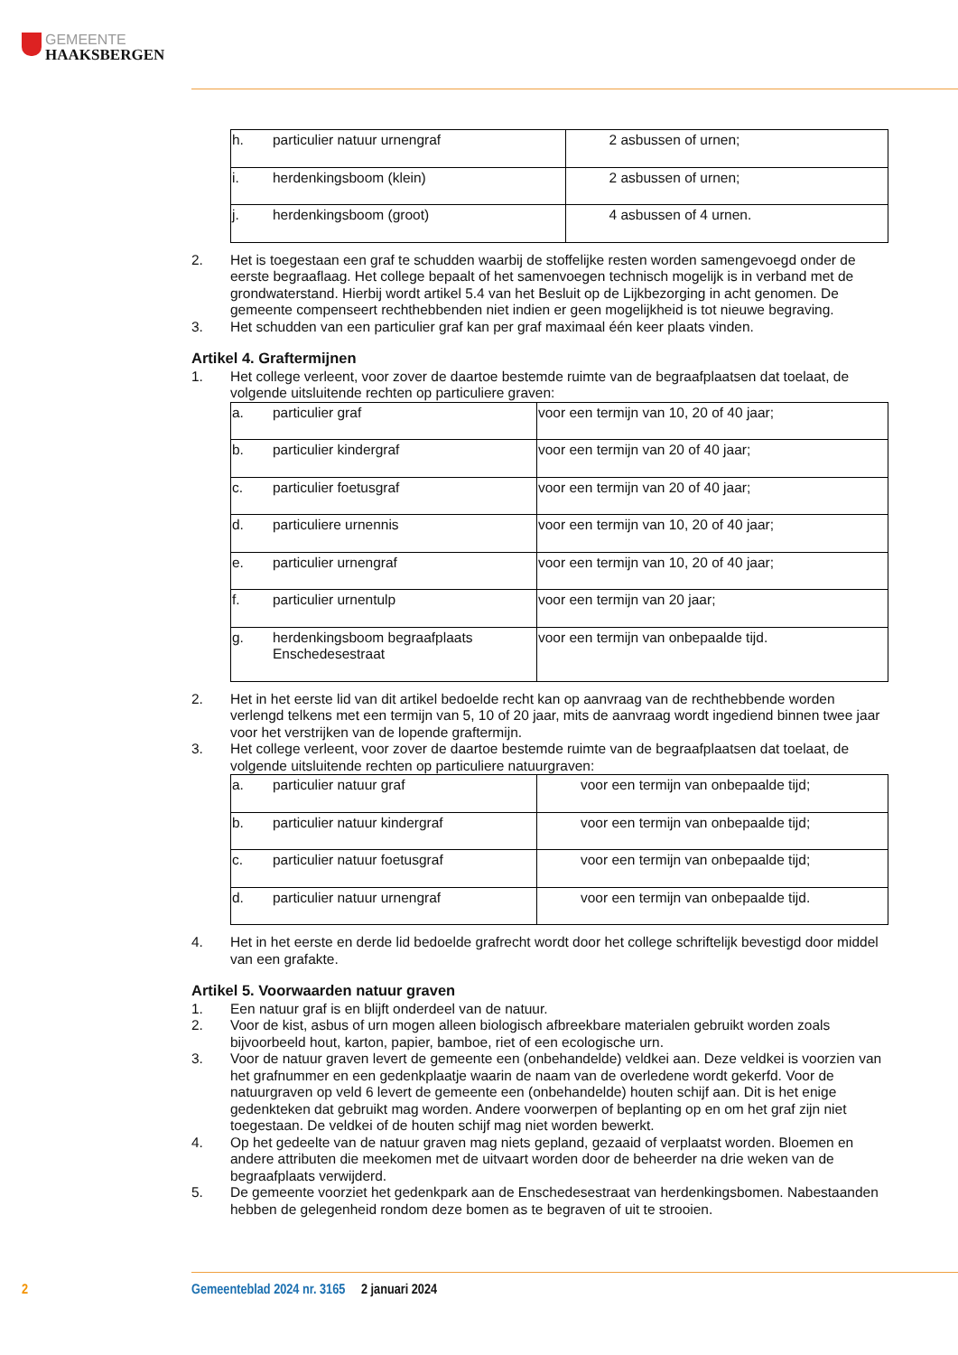GEMEENTE
HAAKSBERGEN
| h. | particulier natuur urnengraf | 2 asbussen of urnen; |
| i. | herdenkingsboom (klein) | 2 asbussen of urnen; |
| j. | herdenkingsboom (groot) | 4 asbussen of 4 urnen. |
2. Het is toegestaan een graf te schudden waarbij de stoffelijke resten worden samengevoegd onder de eerste begraaflaag. Het college bepaalt of het samenvoegen technisch mogelijk is in verband met de grondwaterstand. Hierbij wordt artikel 5.4 van het Besluit op de Lijkbezorging in acht genomen. De gemeente compenseert rechthebbenden niet indien er geen mogelijkheid is tot nieuwe begraving.
3. Het schudden van een particulier graf kan per graf maximaal één keer plaats vinden.
Artikel 4. Graftermijnen
1. Het college verleent, voor zover de daartoe bestemde ruimte van de begraafplaatsen dat toelaat, de volgende uitsluitende rechten op particuliere graven:
| a. | particulier graf | voor een termijn van 10, 20 of 40 jaar; |
| b. | particulier kindergraf | voor een termijn van 20 of 40 jaar; |
| c. | particulier foetusgraf | voor een termijn van 20 of 40 jaar; |
| d. | particuliere urnennis | voor een termijn van 10, 20 of 40 jaar; |
| e. | particulier urnengraf | voor een termijn van 10, 20 of 40 jaar; |
| f. | particulier urnentulp | voor een termijn van 20 jaar; |
| g. | herdenkingsboom begraafplaats Enschedesestraat | voor een termijn van onbepaalde tijd. |
2. Het in het eerste lid van dit artikel bedoelde recht kan op aanvraag van de rechthebbende worden verlengd telkens met een termijn van 5, 10 of 20 jaar, mits de aanvraag wordt ingediend binnen twee jaar voor het verstrijken van de lopende graftermijn.
3. Het college verleent, voor zover de daartoe bestemde ruimte van de begraafplaatsen dat toelaat, de volgende uitsluitende rechten op particuliere natuurgraven:
| a. | particulier natuur graf | voor een termijn van onbepaalde tijd; |
| b. | particulier natuur kindergraf | voor een termijn van onbepaalde tijd; |
| c. | particulier natuur foetusgraf | voor een termijn van onbepaalde tijd; |
| d. | particulier natuur urnengraf | voor een termijn van onbepaalde tijd. |
4. Het in het eerste en derde lid bedoelde grafrecht wordt door het college schriftelijk bevestigd door middel van een grafakte.
Artikel 5. Voorwaarden natuur graven
1. Een natuur graf is en blijft onderdeel van de natuur.
2. Voor de kist, asbus of urn mogen alleen biologisch afbreekbare materialen gebruikt worden zoals bijvoorbeeld hout, karton, papier, bamboe, riet of een ecologische urn.
3. Voor de natuur graven levert de gemeente een (onbehandelde) veldkei aan. Deze veldkei is voorzien van het grafnummer en een gedenkplaatje waarin de naam van de overledene wordt gekerfd. Voor de natuurgraven op veld 6 levert de gemeente een (onbehandelde) houten schijf aan. Dit is het enige gedenkteken dat gebruikt mag worden. Andere voorwerpen of beplanting op en om het graf zijn niet toegestaan. De veldkei of de houten schijf mag niet worden bewerkt.
4. Op het gedeelte van de natuur graven mag niets gepland, gezaaid of verplaatst worden. Bloemen en andere attributen die meekomen met de uitvaart worden door de beheerder na drie weken van de begraafplaats verwijderd.
5. De gemeente voorziet het gedenkpark aan de Enschedesestraat van herdenkingsbomen. Nabestaanden hebben de gelegenheid rondom deze bomen as te begraven of uit te strooien.
2 Gemeenteblad 2024 nr. 3165 2 januari 2024